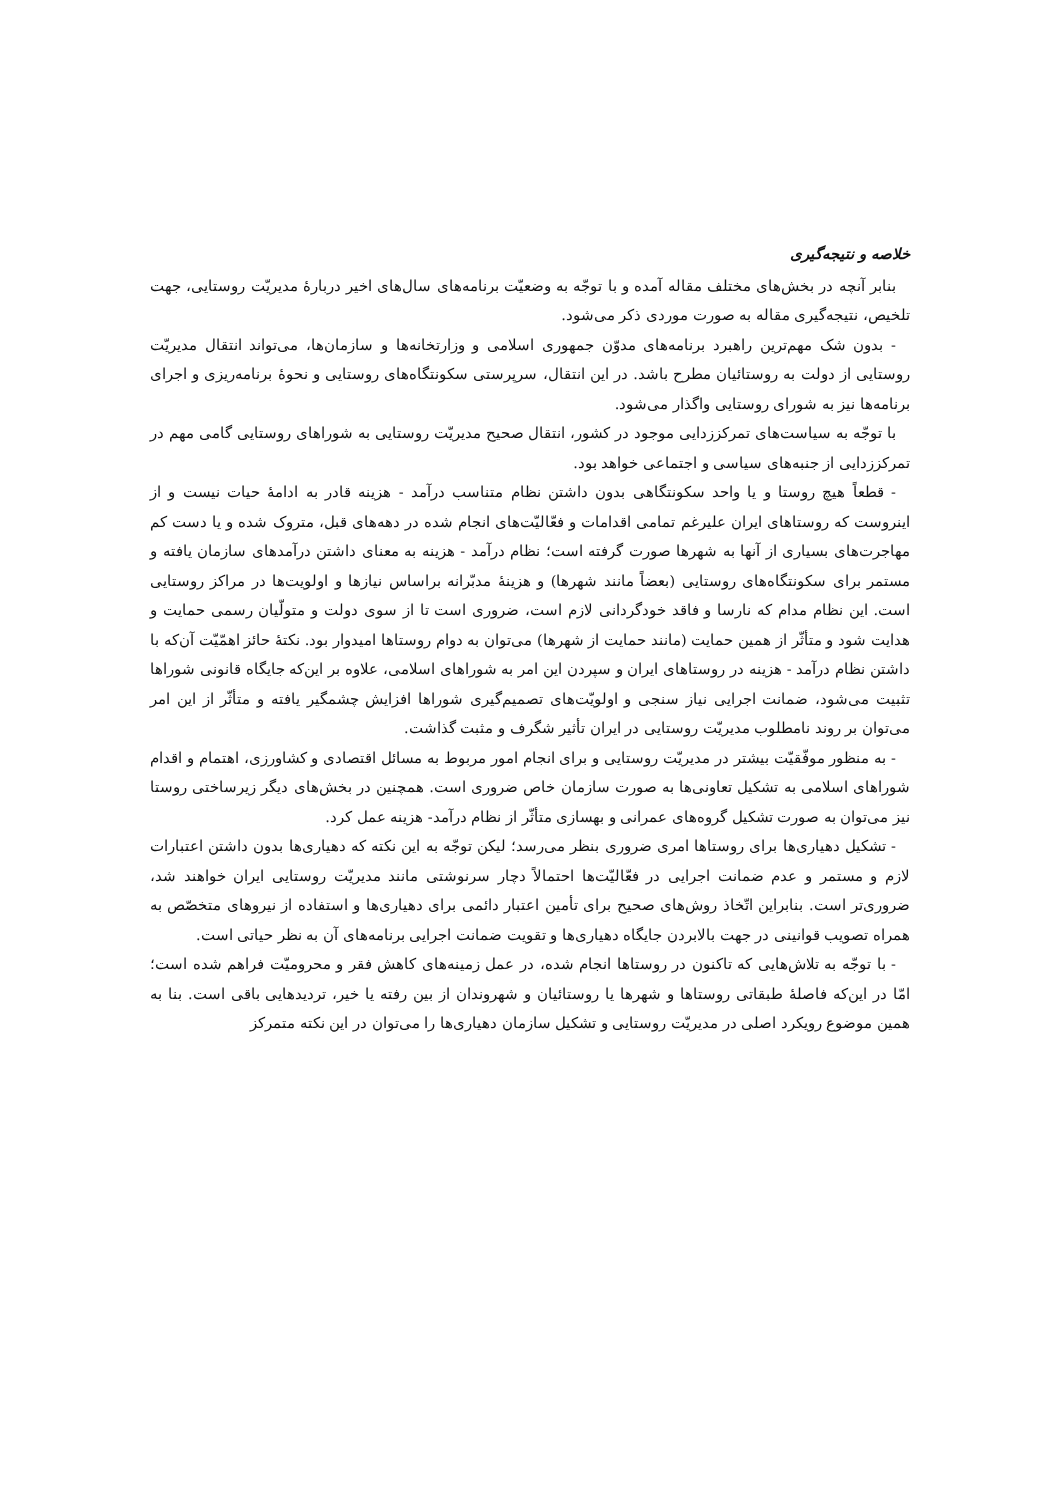خلاصه و نتیجه‌گیری
بنابر آنچه در بخش‌های مختلف مقاله آمده و با توجّه به وضعیّت برنامه‌های سال‌های اخیر دربارهٔ مدیریّت روستایی، جهت تلخیص، نتیجه‌گیری مقاله به صورت موردی ذکر می‌شود.
- بدون شک مهم‌ترین راهبرد برنامه‌های مدوّن جمهوری اسلامی و وزارتخانه‌ها و سازمان‌ها، می‌تواند انتقال مدیریّت روستایی از دولت به روستائیان مطرح باشد. در این انتقال، سرپرستی سکونتگاه‌های روستایی و نحوهٔ برنامه‌ریزی و اجرای برنامه‌ها نیز به شورای روستایی واگذار می‌شود.
با توجّه به سیاست‌های تمرکززدایی موجود در کشور، انتقال صحیح مدیریّت روستایی به شوراهای روستایی گامی مهم در تمرکززدایی از جنبه‌های سیاسی و اجتماعی خواهد بود.
- قطعاً هیچ روستا و یا واحد سکونتگاهی بدون داشتن نظام متناسب درآمد - هزینه قادر به ادامهٔ حیات نیست و از اینروست که روستاهای ایران علیرغم تمامی اقدامات و فعّالیّت‌های انجام شده در دهه‌های قبل، متروک شده و یا دست کم مهاجرت‌های بسیاری از آنها به شهرها صورت گرفته است؛ نظام درآمد - هزینه به معنای داشتن درآمدهای سازمان یافته و مستمر برای سکونتگاه‌های روستایی (بعضاً مانند شهرها) و هزینهٔ مدبّرانه براساس نیازها و اولویت‌ها در مراکز روستایی است. این نظام مدام که نارسا و فاقد خودگردانی لازم است، ضروری است تا از سوی دولت و متولّیان رسمی حمایت و هدایت شود و متأثّر از همین حمایت (مانند حمایت از شهرها) می‌توان به دوام روستاها امیدوار بود. نکتهٔ حائز اهمّیّت آن‌که با داشتن نظام درآمد - هزینه در روستاهای ایران و سپردن این امر به شوراهای اسلامی، علاوه بر این‌که جایگاه قانونی شوراها تثبیت می‌شود، ضمانت اجرایی نیاز سنجی و اولویّت‌های تصمیم‌گیری شوراها افزایش چشمگیر یافته و متأثّر از این امر می‌توان بر روند نامطلوب مدیریّت روستایی در ایران تأثیر شگرف و مثبت گذاشت.
- به منظور موفّقیّت بیشتر در مدیریّت روستایی و برای انجام امور مربوط به مسائل اقتصادی و کشاورزی، اهتمام و اقدام شوراهای اسلامی به تشکیل تعاونی‌ها به صورت سازمان خاص ضروری است. همچنین در بخش‌های دیگر زیرساختی روستا نیز می‌توان به صورت تشکیل گروه‌های عمرانی و بهسازی متأثّر از نظام درآمد- هزینه عمل کرد.
- تشکیل دهیاری‌ها برای روستاها امری ضروری بنظر می‌رسد؛ لیکن توجّه به این نکته که دهیاری‌ها بدون داشتن اعتبارات لازم و مستمر و عدم ضمانت اجرایی در فعّالیّت‌ها احتمالاً دچار سرنوشتی مانند مدیریّت روستایی ایران خواهند شد، ضروری‌تر است. بنابراین اتّخاذ روش‌های صحیح برای تأمین اعتبار دائمی برای دهیاری‌ها و استفاده از نیروهای متخصّص به همراه تصویب قوانینی در جهت بالابردن جایگاه دهیاری‌ها و تقویت ضمانت اجرایی برنامه‌های آن به نظر حیاتی است.
- با توجّه به تلاش‌هایی که تاکنون در روستاها انجام شده، در عمل زمینه‌های کاهش فقر و محرومیّت فراهم شده است؛ امّا در این‌که فاصلهٔ طبقاتی روستاها و شهرها یا روستائیان و شهروندان از بین رفته یا خیر، تردیدهایی باقی است. بنا به همین موضوع رویکرد اصلی در مدیریّت روستایی و تشکیل سازمان دهیاری‌ها را می‌توان در این نکته متمرکز